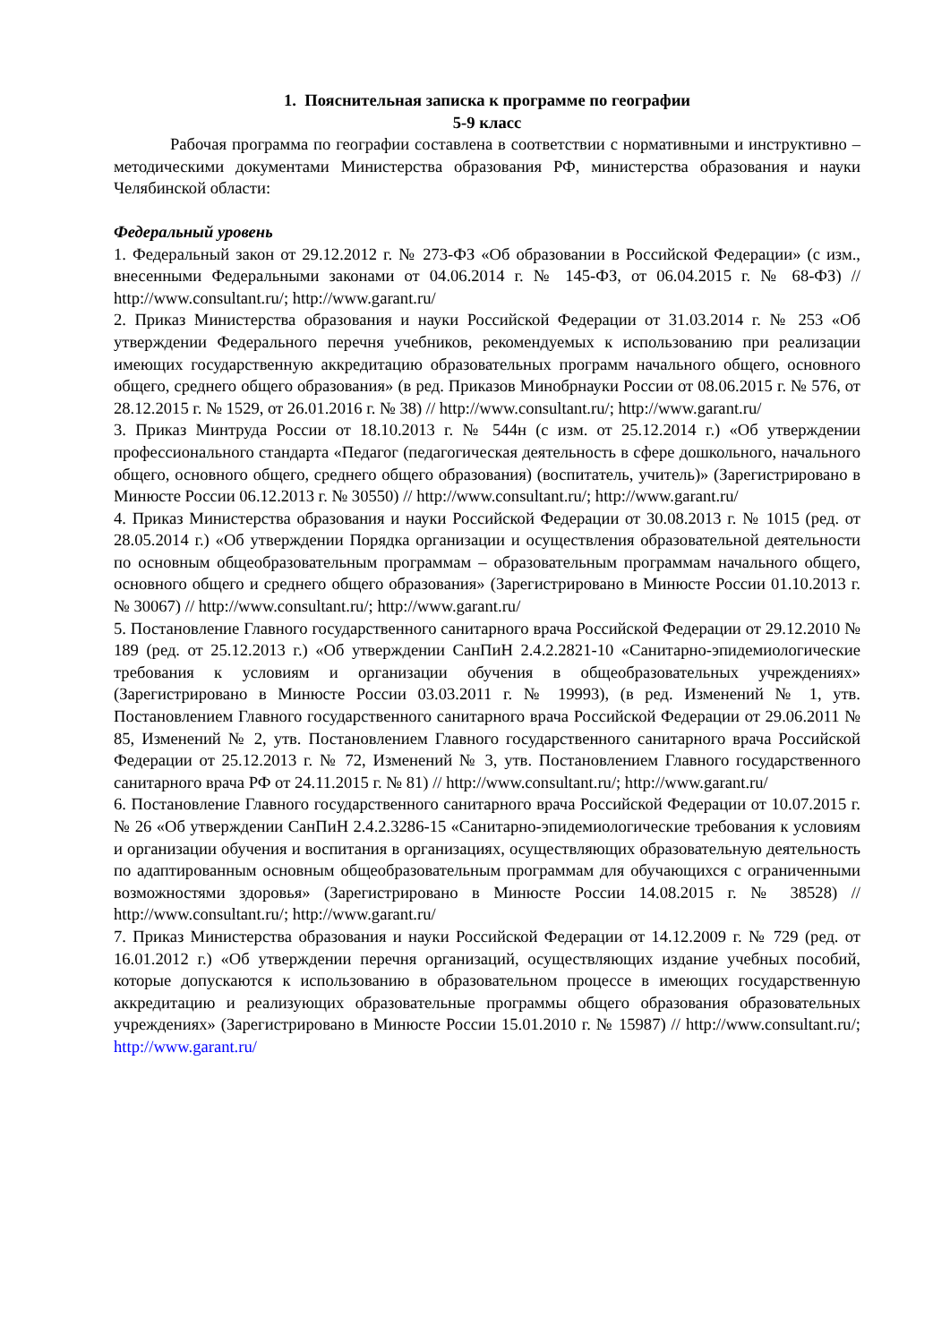1. Пояснительная записка к программе по географии
5-9 класс
Рабочая программа по географии составлена в соответствии с нормативными и инструктивно – методическими документами Министерства образования РФ, министерства образования и науки Челябинской области:
Федеральный уровень
1. Федеральный закон от 29.12.2012 г. № 273-ФЗ «Об образовании в Российской Федерации» (с изм., внесенными Федеральными законами от 04.06.2014 г. № 145-ФЗ, от 06.04.2015 г. № 68-ФЗ) // http://www.consultant.ru/; http://www.garant.ru/
2. Приказ Министерства образования и науки Российской Федерации от 31.03.2014 г. № 253 «Об утверждении Федерального перечня учебников, рекомендуемых к использованию при реализации имеющих государственную аккредитацию образовательных программ начального общего, основного общего, среднего общего образования» (в ред. Приказов Минобрнауки России от 08.06.2015 г. № 576, от 28.12.2015 г. № 1529, от 26.01.2016 г. № 38) // http://www.consultant.ru/; http://www.garant.ru/
3. Приказ Минтруда России от 18.10.2013 г. № 544н (с изм. от 25.12.2014 г.) «Об утверждении профессионального стандарта «Педагог (педагогическая деятельность в сфере дошкольного, начального общего, основного общего, среднего общего образования) (воспитатель, учитель)» (Зарегистрировано в Минюсте России 06.12.2013 г. № 30550) // http://www.consultant.ru/; http://www.garant.ru/
4. Приказ Министерства образования и науки Российской Федерации от 30.08.2013 г. № 1015 (ред. от 28.05.2014 г.) «Об утверждении Порядка организации и осуществления образовательной деятельности по основным общеобразовательным программам – образовательным программам начального общего, основного общего и среднего общего образования» (Зарегистрировано в Минюсте России 01.10.2013 г. № 30067) // http://www.consultant.ru/; http://www.garant.ru/
5. Постановление Главного государственного санитарного врача Российской Федерации от 29.12.2010 № 189 (ред. от 25.12.2013 г.) «Об утверждении СанПиН 2.4.2.2821-10 «Санитарно-эпидемиологические требования к условиям и организации обучения в общеобразовательных учреждениях» (Зарегистрировано в Минюсте России 03.03.2011 г. № 19993), (в ред. Изменений № 1, утв. Постановлением Главного государственного санитарного врача Российской Федерации от 29.06.2011 № 85, Изменений № 2, утв. Постановлением Главного государственного санитарного врача Российской Федерации от 25.12.2013 г. № 72, Изменений № 3, утв. Постановлением Главного государственного санитарного врача РФ от 24.11.2015 г. № 81) // http://www.consultant.ru/; http://www.garant.ru/
6. Постановление Главного государственного санитарного врача Российской Федерации от 10.07.2015 г. № 26 «Об утверждении СанПиН 2.4.2.3286-15 «Санитарно-эпидемиологические требования к условиям и организации обучения и воспитания в организациях, осуществляющих образовательную деятельность по адаптированным основным общеобразовательным программам для обучающихся с ограниченными возможностями здоровья» (Зарегистрировано в Минюсте России 14.08.2015 г. № 38528) // http://www.consultant.ru/; http://www.garant.ru/
7. Приказ Министерства образования и науки Российской Федерации от 14.12.2009 г. № 729 (ред. от 16.01.2012 г.) «Об утверждении перечня организаций, осуществляющих издание учебных пособий, которые допускаются к использованию в образовательном процессе в имеющих государственную аккредитацию и реализующих образовательные программы общего образования образовательных учреждениях» (Зарегистрировано в Минюсте России 15.01.2010 г. № 15987) // http://www.consultant.ru/; http://www.garant.ru/